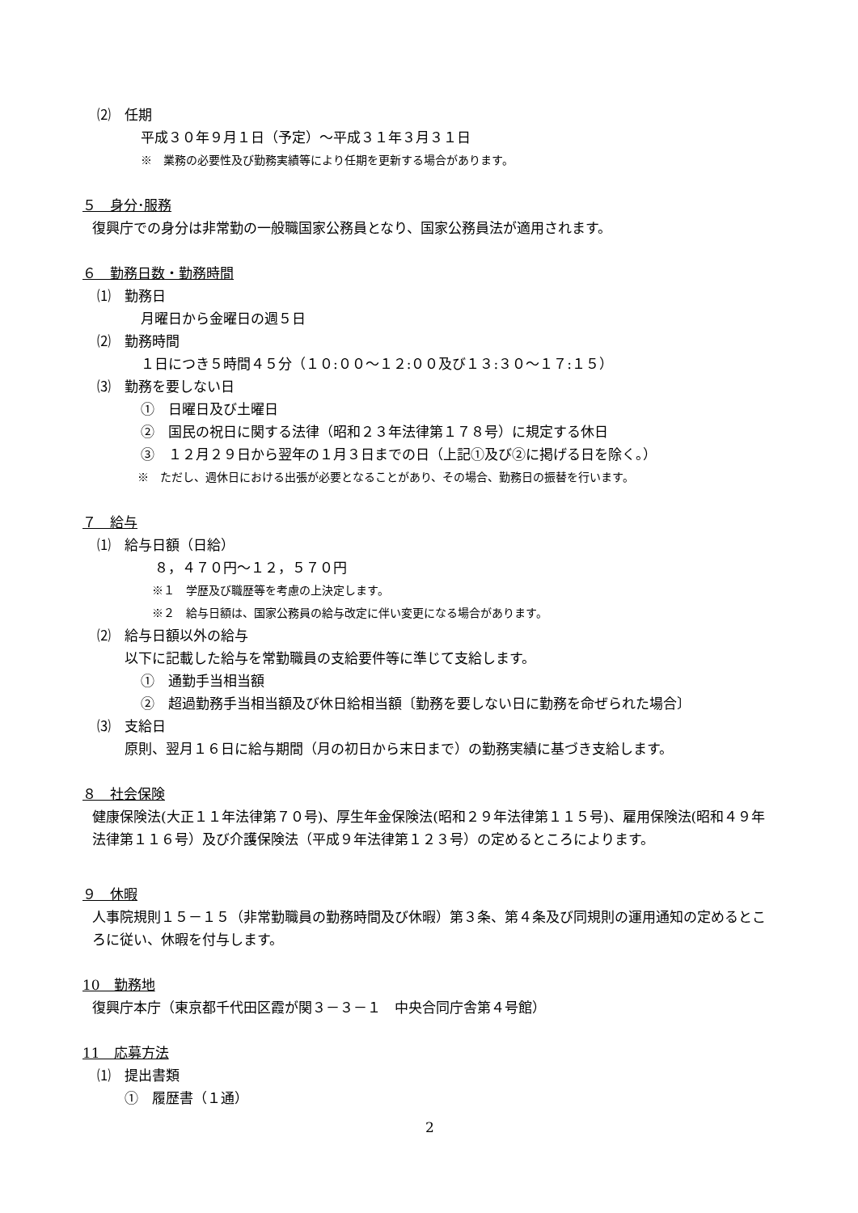⑵　任期
平成３０年９月１日（予定）～平成３１年３月３１日
※　業務の必要性及び勤務実績等により任期を更新する場合があります。
５　身分･服務
復興庁での身分は非常勤の一般職国家公務員となり、国家公務員法が適用されます。
６　勤務日数・勤務時間
⑴　勤務日
月曜日から金曜日の週５日
⑵　勤務時間
１日につき５時間４５分（１０:００～１２:００及び１３:３０～１７:１５）
⑶　勤務を要しない日
①　日曜日及び土曜日
②　国民の祝日に関する法律（昭和２３年法律第１７８号）に規定する休日
③　１２月２９日から翌年の１月３日までの日（上記①及び②に掲げる日を除く。）
※　ただし、週休日における出張が必要となることがあり、その場合、勤務日の振替を行います。
７　給与
⑴　給与日額（日給）
　８，４７０円～１２，５７０円
※１　学歴及び職歴等を考慮の上決定します。
※２　給与日額は、国家公務員の給与改定に伴い変更になる場合があります。
⑵　給与日額以外の給与
以下に記載した給与を常勤職員の支給要件等に準じて支給します。
①　通勤手当相当額
②　超過勤務手当相当額及び休日給相当額〔勤務を要しない日に勤務を命ぜられた場合〕
⑶　支給日
原則、翌月１６日に給与期間（月の初日から末日まで）の勤務実績に基づき支給します。
８　社会保険
健康保険法(大正１１年法律第７０号)、厚生年金保険法(昭和２９年法律第１１５号)、雇用保険法(昭和４９年法律第１１６号）及び介護保険法（平成９年法律第１２３号）の定めるところによります。
９　休暇
人事院規則１５－１５（非常勤職員の勤務時間及び休暇）第３条、第４条及び同規則の運用通知の定めるところに従い、休暇を付与します。
10　勤務地
復興庁本庁（東京都千代田区霞が関３－３－１　中央合同庁舎第４号館）
11　応募方法
⑴　提出書類
①　履歴書（１通）
2